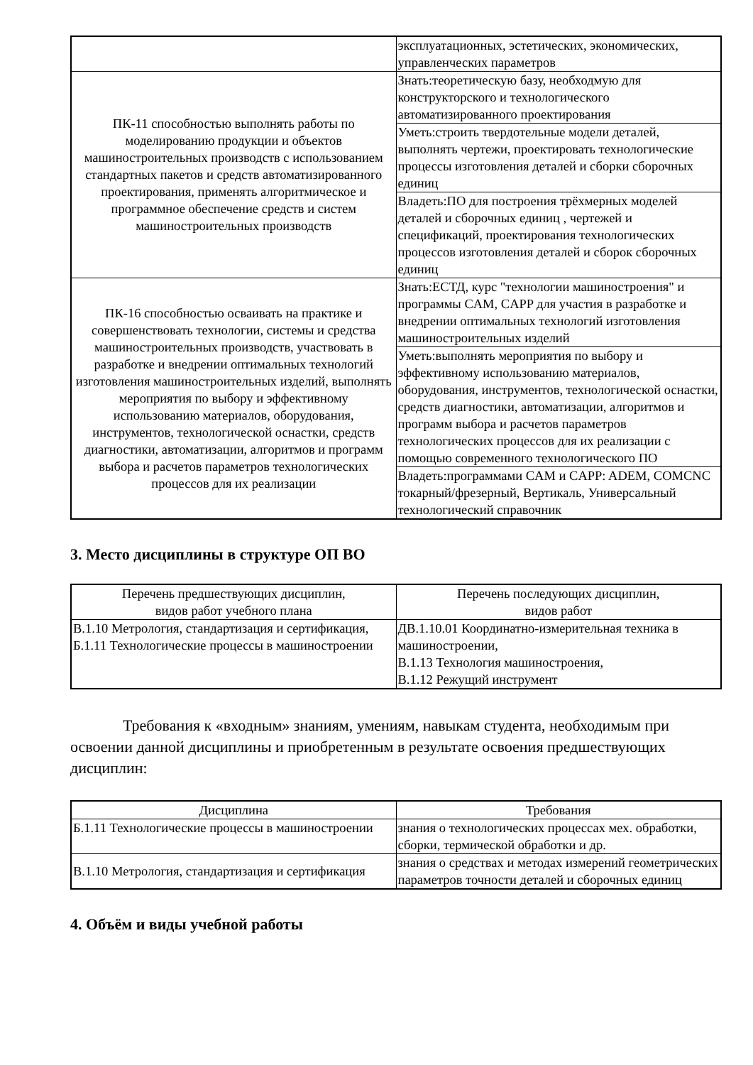| | эксплуатационных, эстетических, экономических, управленческих параметров |
| ПК-11 способностью выполнять работы по моделированию продукции и объектов машиностроительных производств с использованием стандартных пакетов и средств автоматизированного проектирования, применять алгоритмическое и программное обеспечение средств и систем машиностроительных производств | Знать:теоретическую базу, необходмую для конструкторского и технологического автоматизированного проектирования |
| | Уметь:строить твердотельные модели деталей, выполнять чертежи, проектировать технологические процессы изготовления деталей и сборки сборочных единиц |
| | Владеть:ПО для построения трёхмерных моделей деталей и сборочных единиц , чертежей и спецификаций, проектирования технологических процессов изготовления деталей и сборок сборочных единиц |
| ПК-16 способностью осваивать на практике и совершенствовать технологии, системы и средства машиностроительных производств, участвовать в разработке и внедрении оптимальных технологий изготовления машиностроительных изделий, выполнять мероприятия по выбору и эффективному использованию материалов, оборудования, инструментов, технологической оснастки, средств диагностики, автоматизации, алгоритмов и программ выбора и расчетов параметров технологических процессов для их реализации | Знать:ЕСТД, курс "технологии машиностроения" и программы CAM, CAPP для участия в разработке и внедрении оптимальных технологий изготовления машиностроительных изделий |
| | Уметь:выполнять мероприятия по выбору и эффективному использованию материалов, оборудования, инструментов, технологической оснастки, средств диагностики, автоматизации, алгоритмов и программ выбора и расчетов параметров технологических процессов для их реализации с помощью современного технологического ПО |
| | Владеть:программами CAM и CAPP: ADEM, COMCNC токарный/фрезерный, Вертикаль, Универсальный технологический справочник |
3. Место дисциплины в структуре ОП ВО
| Перечень предшествующих дисциплин, видов работ учебного плана | Перечень последующих дисциплин, видов работ |
| --- | --- |
| В.1.10 Метрология, стандартизация и сертификация, Б.1.11 Технологические процессы в машиностроении | ДВ.1.10.01 Координатно-измерительная техника в машиностроении, В.1.13 Технология машиностроения, В.1.12 Режущий инструмент |
Требования к «входным» знаниям, умениям, навыкам студента, необходимым при освоении данной дисциплины и приобретенным в результате освоения предшествующих дисциплин:
| Дисциплина | Требования |
| --- | --- |
| Б.1.11 Технологические процессы в машиностроении | знания о технологических процессах мех. обработки, сборки, термической обработки и др. |
| В.1.10 Метрология, стандартизация и сертификация | знания о средствах и методах измерений геометрических параметров точности деталей и сборочных единиц |
4. Объём и виды учебной работы